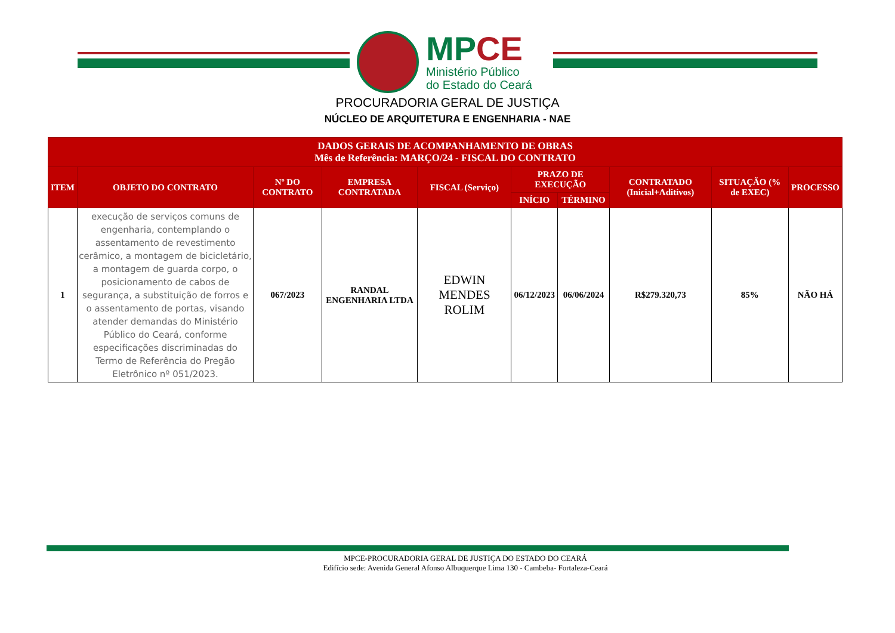MP CE
Ministério Público
do Estado do Ceará
PROCURADORIA GERAL DE JUSTIÇA
NÚCLEO DE ARQUITETURA E ENGENHARIA - NAE
| DADOS GERAIS DE ACOMPANHAMENTO DE OBRAS Mês de Referência: MARÇO/24 - FISCAL DO CONTRATO | | | | | | | | | |
| --- | --- | --- | --- | --- | --- | --- | --- | --- | --- |
| ITEM | OBJETO DO CONTRATO | Nº DO CONTRATO | EMPRESA CONTRATADA | FISCAL (Serviço) | PRAZO DE EXECUÇÃO | | CONTRATADO (Inicial+Aditivos) | SITUAÇÃO (% de EXEC) | PROCESSO |
| | | | | | INÍCIO | TÉRMINO | | | |
| 1 | execução de serviços comuns de engenharia, contemplando o assentamento de revestimento cerâmico, a montagem de bicicletário, a montagem de guarda corpo, o posicionamento de cabos de segurança, a substituição de forros e o assentamento de portas, visando atender demandas do Ministério Público do Ceará, conforme especificações discriminadas do Termo de Referência do Pregão Eletrônico nº 051/2023. | 067/2023 | RANDAL ENGENHARIA LTDA | EDWIN MENDES ROLIM | 06/12/2023 | 06/06/2024 | R$279.320,73 | 85% | NÃO HÁ |
MPCE-PROCURADORIA GERAL DE JUSTIÇA DO ESTADO DO CEARÁ
Edifício sede: Avenida General Afonso Albuquerque Lima 130 - Cambeba- Fortaleza-Ceará